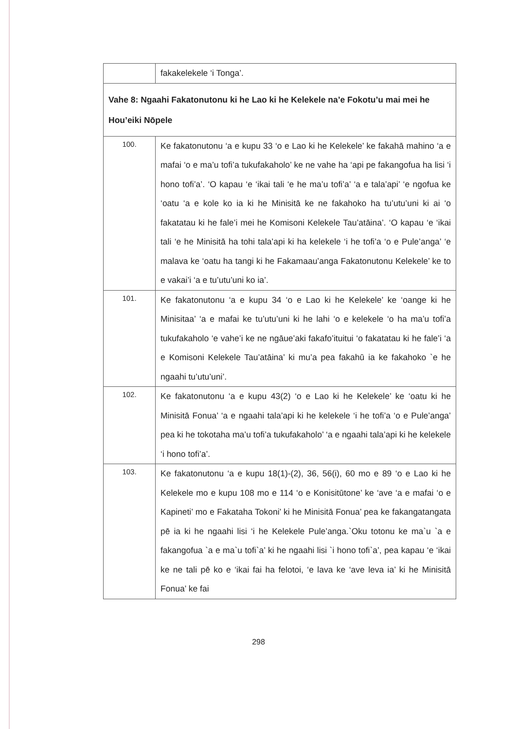| | fakakelekele ‘i Tonga’. |
| Vahe 8: Ngaahi Fakatonutonu ki he Lao ki he Kelekele na’e Fokotu’u mai mei he Hou’eiki Nōpele | |
| 100. | Ke fakatonutonu ‘a e kupu 33 ‘o e Lao ki he Kelekele’ ke fakahā mahino ‘a e mafai ‘o e ma’u tofi’a tukufakaholo’ ke ne vahe ha ‘api pe fakangofua ha lisi ‘i hono tofi’a’. ‘O kapau ‘e ‘ikai tali ‘e he ma’u tofi’a’ ‘a e tala’api’ ‘e ngofua ke ‘oatu ‘a e kole ko ia ki he Minisitā ke ne fakahoko ha tu’utu’uni ki ai ‘o fakatatau ki he fale’i mei he Komisoni Kelekele Tau’atāina’. ‘O kapau ‘e ‘ikai tali ‘e he Minisitā ha tohi tala’api ki ha kelekele ‘i he tofi’a ‘o e Pule’anga’ ‘e malava ke ‘oatu ha tangi ki he Fakamaau’anga Fakatonutonu Kelekele’ ke to e vakai’i ‘a e tu’utu’uni ko ia’. |
| 101. | Ke fakatonutonu ‘a e kupu 34 ‘o e Lao ki he Kelekele’ ke ‘oange ki he Minisitaa’ ‘a e mafai ke tu’utu’uni ki he lahi ‘o e kelekele ‘o ha ma’u tofi’a tukufakaholo ‘e vahe’i ke ne ngāue’aki fakafo’ituitui ‘o fakatatau ki he fale’i ‘a e Komisoni Kelekele Tau’atāina’ ki mu’a pea fakahū ia ke fakahoko `e he ngaahi tu’utu’uni’. |
| 102. | Ke fakatonutonu ‘a e kupu 43(2) ‘o e Lao ki he Kelekele’ ke ‘oatu ki he Minisitā Fonua’ ‘a e ngaahi tala’api ki he kelekele ‘i he tofi’a ‘o e Pule’anga’ pea ki he tokotaha ma’u tofi’a tukufakaholo’ ‘a e ngaahi tala’api ki he kelekele ‘i hono tofi’a’. |
| 103. | Ke fakatonutonu ‘a e kupu 18(1)-(2), 36, 56(i), 60 mo e 89 ‘o e Lao ki he Kelekele mo e kupu 108 mo e 114 ‘o e Konisitūtone’ ke ‘ave ‘a e mafai ‘o e Kapineti’ mo e Fakataha Tokoni’ ki he Minisitā Fonua’ pea ke fakangatangata pē ia ki he ngaahi lisi ‘i he Kelekele Pule’anga.`Oku totonu ke ma`u `a e fakangofua `a e ma`u tofi`a’ ki he ngaahi lisi `i hono tofi`a’, pea kapau ‘e ‘ikai ke ne tali pē ko e ‘ikai fai ha felotoi, ‘e lava ke ‘ave leva ia’ ki he Minisitā Fonua’ ke fai |
298